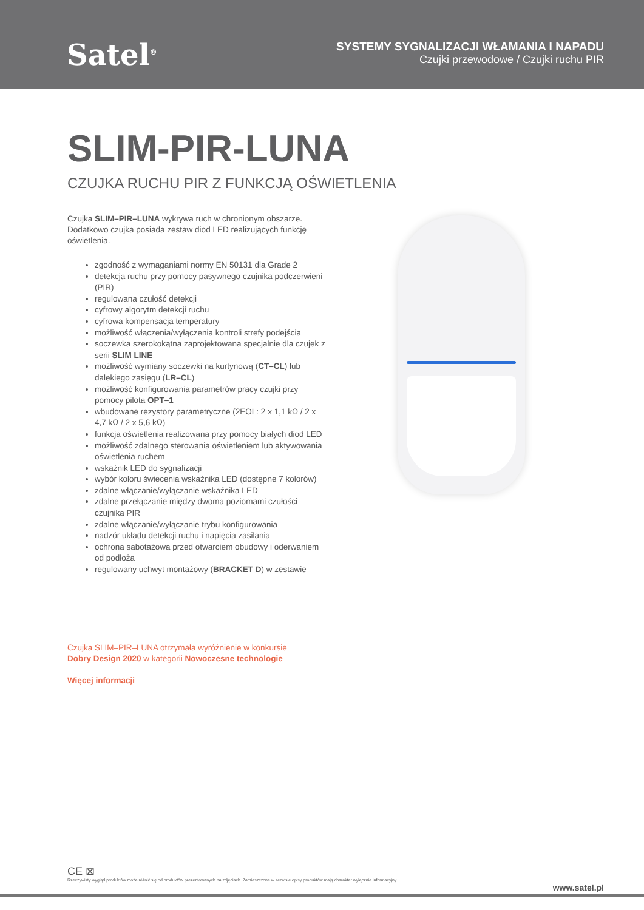Satel<sup>®</sup>
SYSTEMY SYGNALIZACJI WŁAMANIA I NAPADU
Czujki przewodowe / Czujki ruchu PIR
SLIM-PIR-LUNA
CZUJKA RUCHU PIR Z FUNKCJĄ OŚWIETLENIA
Czujka SLIM–PIR–LUNA wykrywa ruch w chronionym obszarze. Dodatkowo czujka posiada zestaw diod LED realizujących funkcję oświetlenia.
zgodność z wymaganiami normy EN 50131 dla Grade 2
detekcja ruchu przy pomocy pasywnego czujnika podczerwieni (PIR)
regulowana czułość detekcji
cyfrowy algorytm detekcji ruchu
cyfrowa kompensacja temperatury
możliwość włączenia/wyłączenia kontroli strefy podejścia
soczewka szerokokątna zaprojektowana specjalnie dla czujek z serii SLIM LINE
możliwość wymiany soczewki na kurtynową (CT–CL) lub dalekiego zasięgu (LR–CL)
możliwość konfigurowania parametrów pracy czujki przy pomocy pilota OPT–1
wbudowane rezystory parametryczne (2EOL: 2 x 1,1 kΩ / 2 x 4,7 kΩ / 2 x 5,6 kΩ)
funkcja oświetlenia realizowana przy pomocy białych diod LED
możliwość zdalnego sterowania oświetleniem lub aktywowania oświetlenia ruchem
wskaźnik LED do sygnalizacji
wybór koloru świecenia wskaźnika LED (dostępne 7 kolorów)
zdalne włączanie/wyłączanie wskaźnika LED
zdalne przełączanie między dwoma poziomami czułości czujnika PIR
zdalne włączanie/wyłączanie trybu konfigurowania
nadzór układu detekcji ruchu i napięcia zasilania
ochrona sabotażowa przed otwarciem obudowy i oderwaniem od podłoża
regulowany uchwyt montażowy (BRACKET D) w zestawie
Czujka SLIM–PIR–LUNA otrzymała wyróżnienie w konkursie
Dobry Design 2020 w kategorii Nowoczesne technologie
Więcej informacji
CE ⊠
Rzeczywisty wygląd produktów może różnić się od produktów prezentowanych na zdjęciach. Zamieszczone w serwisie opisy produktów mają charakter wyłącznie informacyjny.
www.satel.pl